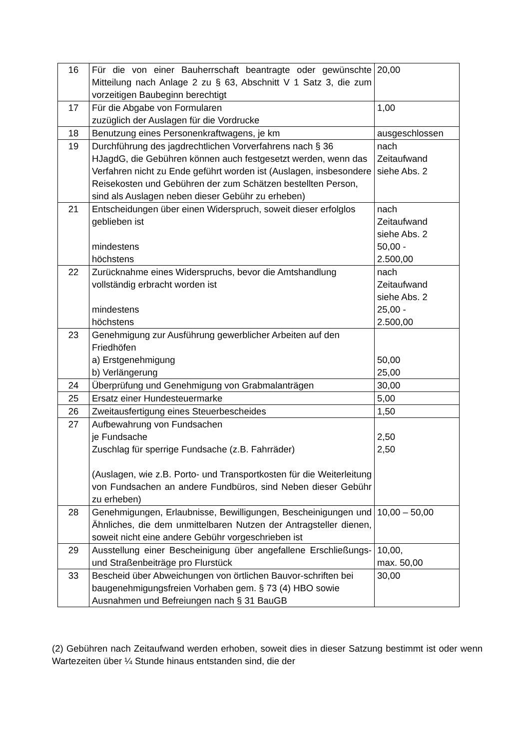| 16 | Für die von einer Bauherrschaft beantragte oder gewünschte Mitteilung nach Anlage 2 zu § 63, Abschnitt V 1 Satz 3, die zum vorzeitigen Baubeginn berechtigt | 20,00 |
| 17 | Für die Abgabe von Formularen zuzüglich der Auslagen für die Vordrucke | 1,00 |
| 18 | Benutzung eines Personenkraftwagens, je km | ausgeschlossen |
| 19 | Durchführung des jagdrechtlichen Vorverfahrens nach § 36 HJagdG, die Gebühren können auch festgesetzt werden, wenn das Verfahren nicht zu Ende geführt worden ist (Auslagen, insbesondere Reisekosten und Gebühren der zum Schätzen bestellten Person, sind als Auslagen neben dieser Gebühr zu erheben) | nach Zeitaufwand siehe Abs. 2 |
| 21 | Entscheidungen über einen Widerspruch, soweit dieser erfolglos geblieben ist mindestens höchstens | nach Zeitaufwand siehe Abs. 2 50,00 - 2.500,00 |
| 22 | Zurücknahme eines Widerspruchs, bevor die Amtshandlung vollständig erbracht worden ist mindestens höchstens | nach Zeitaufwand siehe Abs. 2 25,00 - 2.500,00 |
| 23 | Genehmigung zur Ausführung gewerblicher Arbeiten auf den Friedhöfen a) Erstgenehmigung b) Verlängerung | 50,00 25,00 |
| 24 | Überprüfung und Genehmigung von Grabmalanträgen | 30,00 |
| 25 | Ersatz einer Hundesteuermarke | 5,00 |
| 26 | Zweitausfertigung eines Steuerbescheides | 1,50 |
| 27 | Aufbewahrung von Fundsachen je Fundsache Zuschlag für sperrige Fundsache (z.B. Fahrräder) (Auslagen, wie z.B. Porto- und Transportkosten für die Weiterleitung von Fundsachen an andere Fundbüros, sind Neben dieser Gebühr zu erheben) | 2,50 2,50 |
| 28 | Genehmigungen, Erlaubnisse, Bewilligungen, Bescheinigungen und Ähnliches, die dem unmittelbaren Nutzen der Antragsteller dienen, soweit nicht eine andere Gebühr vorgeschrieben ist | 10,00 – 50,00 |
| 29 | Ausstellung einer Bescheinigung über angefallene Erschließungs- und Straßenbeiträge pro Flurstück | 10,00, max. 50,00 |
| 33 | Bescheid über Abweichungen von örtlichen Bauvor-schriften bei baugenehmigungsfreien Vorhaben gem. § 73 (4) HBO sowie Ausnahmen und Befreiungen nach § 31 BauGB | 30,00 |
(2) Gebühren nach Zeitaufwand werden erhoben, soweit dies in dieser Satzung bestimmt ist oder wenn Wartezeiten über ¼ Stunde hinaus entstanden sind, die der